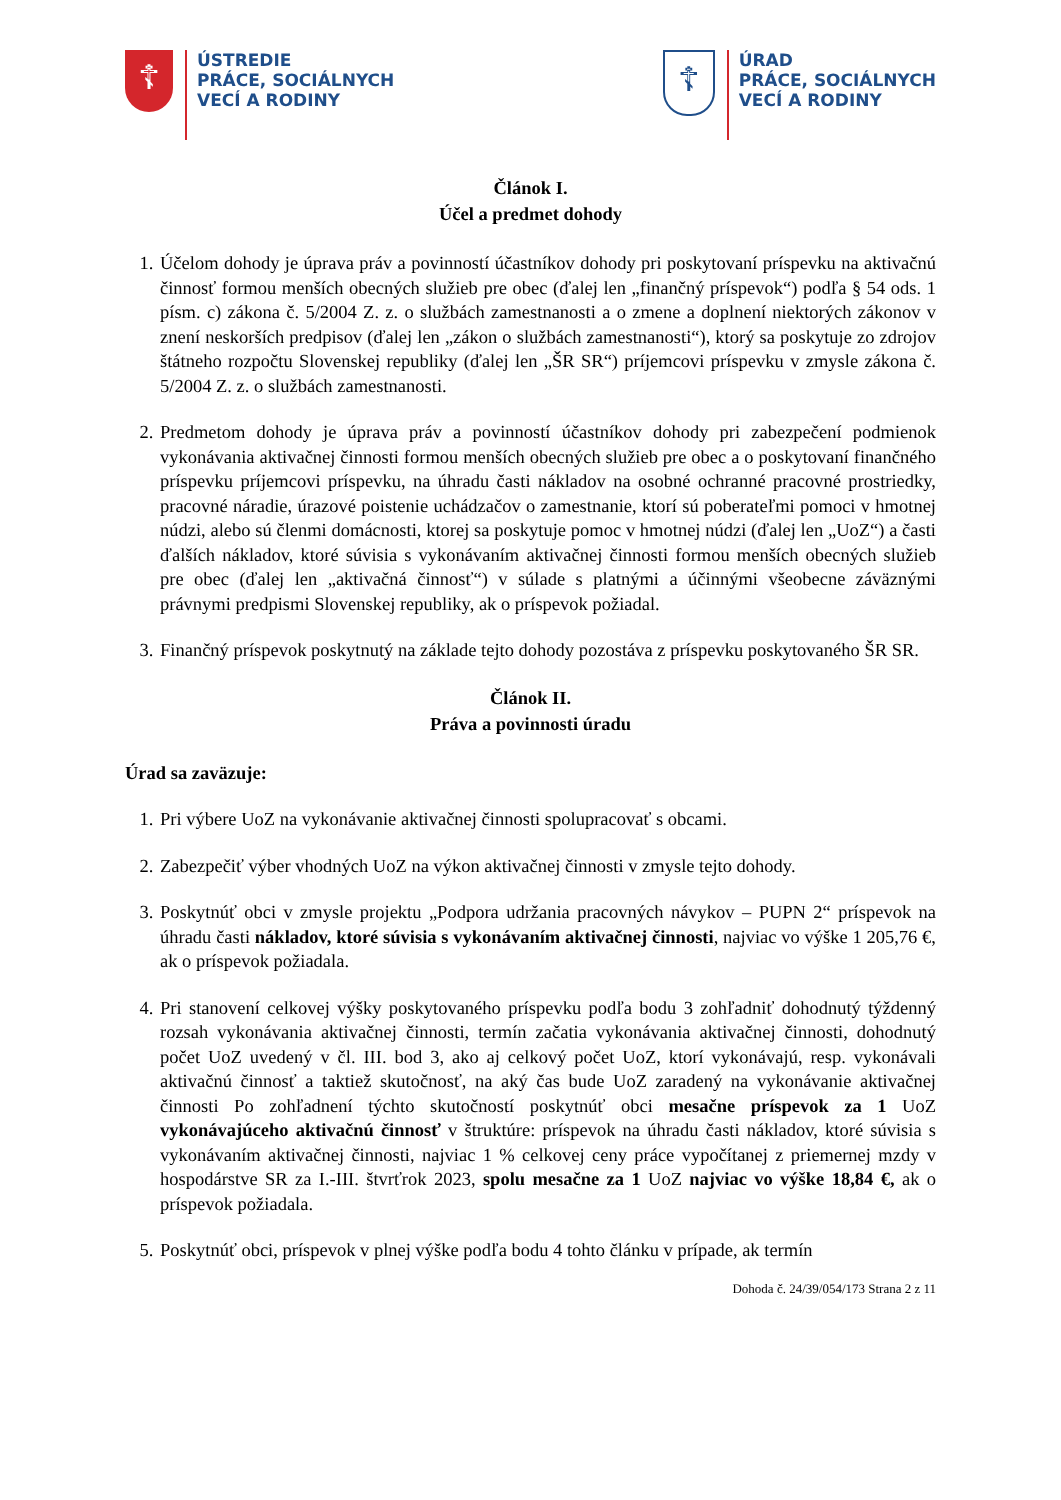☦
ÚSTREDIE
PRÁCE, SOCIÁLNYCH
VECÍ A RODINY
☦
ÚRAD
PRÁCE, SOCIÁLNYCH
VECÍ A RODINY
Článok I.
Účel a predmet dohody
1. Účelom dohody je úprava práv a povinností účastníkov dohody pri poskytovaní príspevku na aktivačnú činnosť formou menších obecných služieb pre obec (ďalej len „finančný príspevok“) podľa § 54 ods. 1 písm. c) zákona č. 5/2004 Z. z. o službách zamestnanosti a o zmene a doplnení niektorých zákonov v znení neskorších predpisov (ďalej len „zákon o službách zamestnanosti“), ktorý sa poskytuje zo zdrojov štátneho rozpočtu Slovenskej republiky (ďalej len „ŠR SR“) príjemcovi príspevku v zmysle zákona č. 5/2004 Z. z. o službách zamestnanosti.
2. Predmetom dohody je úprava práv a povinností účastníkov dohody pri zabezpečení podmienok vykonávania aktivačnej činnosti formou menších obecných služieb pre obec a o poskytovaní finančného príspevku príjemcovi príspevku, na úhradu časti nákladov na osobné ochranné pracovné prostriedky, pracovné náradie, úrazové poistenie uchádzačov o zamestnanie, ktorí sú poberateľmi pomoci v hmotnej núdzi, alebo sú členmi domácnosti, ktorej sa poskytuje pomoc v hmotnej núdzi (ďalej len „UoZ“) a časti ďalších nákladov, ktoré súvisia s vykonávaním aktivačnej činnosti formou menších obecných služieb pre obec (ďalej len „aktivačná činnosť“) v súlade s platnými a účinnými všeobecne záväznými právnymi predpismi Slovenskej republiky, ak o príspevok požiadal.
3. Finančný príspevok poskytnutý na základe tejto dohody pozostáva z príspevku poskytovaného ŠR SR.
Článok II.
Práva a povinnosti úradu
Úrad sa zaväzuje:
1. Pri výbere UoZ na vykonávanie aktivačnej činnosti spolupracovať s obcami.
2. Zabezpečiť výber vhodných UoZ na výkon aktivačnej činnosti v zmysle tejto dohody.
3. Poskytnúť obci v zmysle projektu „Podpora udržania pracovných návykov – PUPN 2“ príspevok na úhradu časti nákladov, ktoré súvisia s vykonávaním aktivačnej činnosti, najviac vo výške 1 205,76 €, ak o príspevok požiadala.
4. Pri stanovení celkovej výšky poskytovaného príspevku podľa bodu 3 zohľadniť dohodnutý týždenný rozsah vykonávania aktivačnej činnosti, termín začatia vykonávania aktivačnej činnosti, dohodnutý počet UoZ uvedený v čl. III. bod 3, ako aj celkový počet UoZ, ktorí vykonávajú, resp. vykonávali aktivačnú činnosť a taktiež skutočnosť, na aký čas bude UoZ zaradený na vykonávanie aktivačnej činnosti Po zohľadnení týchto skutočností poskytnúť obci mesačne príspevok za 1 UoZ vykonávajúceho aktivačnú činnosť v štruktúre: príspevok na úhradu časti nákladov, ktoré súvisia s vykonávaním aktivačnej činnosti, najviac 1 % celkovej ceny práce vypočítanej z priemernej mzdy v hospodárstve SR za I.-III. štvrťrok 2023, spolu mesačne za 1 UoZ najviac vo výške 18,84 €, ak o príspevok požiadala.
5. Poskytnúť obci, príspevok v plnej výške podľa bodu 4 tohto článku v prípade, ak termín
Dohoda č. 24/39/054/173 Strana 2 z 11